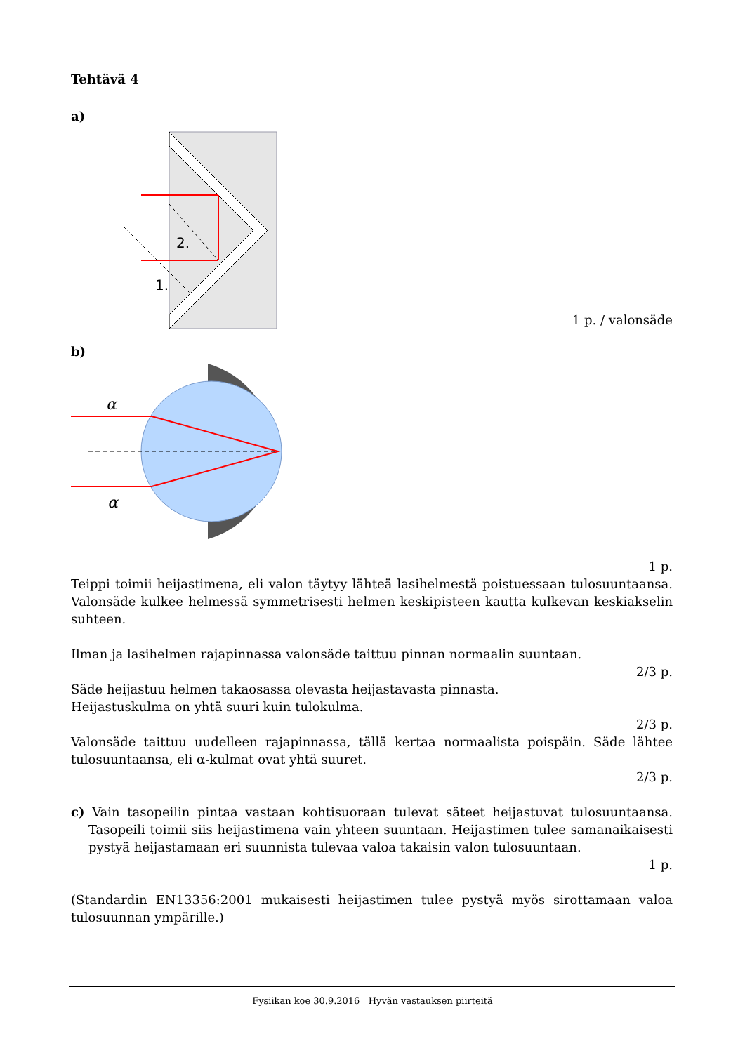Tehtävä 4
a)
2.
1.
1 p. / valonsäde
b)
α
α
1 p.
Teippi toimii heijastimena, eli valon täytyy lähteä lasihelmestä poistuessaan tulosuuntaansa. Valonsäde kulkee helmessä symmetrisesti helmen keskipisteen kautta kulkevan keskiakselin suhteen.
Ilman ja lasihelmen rajapinnassa valonsäde taittuu pinnan normaalin suuntaan.
2/3 p.
Säde heijastuu helmen takaosassa olevasta heijastavasta pinnasta.
Heijastuskulma on yhtä suuri kuin tulokulma.
2/3 p.
Valonsäde taittuu uudelleen rajapinnassa, tällä kertaa normaalista poispäin. Säde lähtee tulosuuntaansa, eli α-kulmat ovat yhtä suuret.
2/3 p.
c) Vain tasopeilin pintaa vastaan kohtisuoraan tulevat säteet heijastuvat tulosuuntaansa. Tasopeili toimii siis heijastimena vain yhteen suuntaan. Heijastimen tulee samanaikaisesti pystyä heijastamaan eri suunnista tulevaa valoa takaisin valon tulosuuntaan.
1 p.
(Standardin EN13356:2001 mukaisesti heijastimen tulee pystyä myös sirottamaan valoa tulosuunnan ympärille.)
Fysiikan koe 30.9.2016 Hyvän vastauksen piirteitä